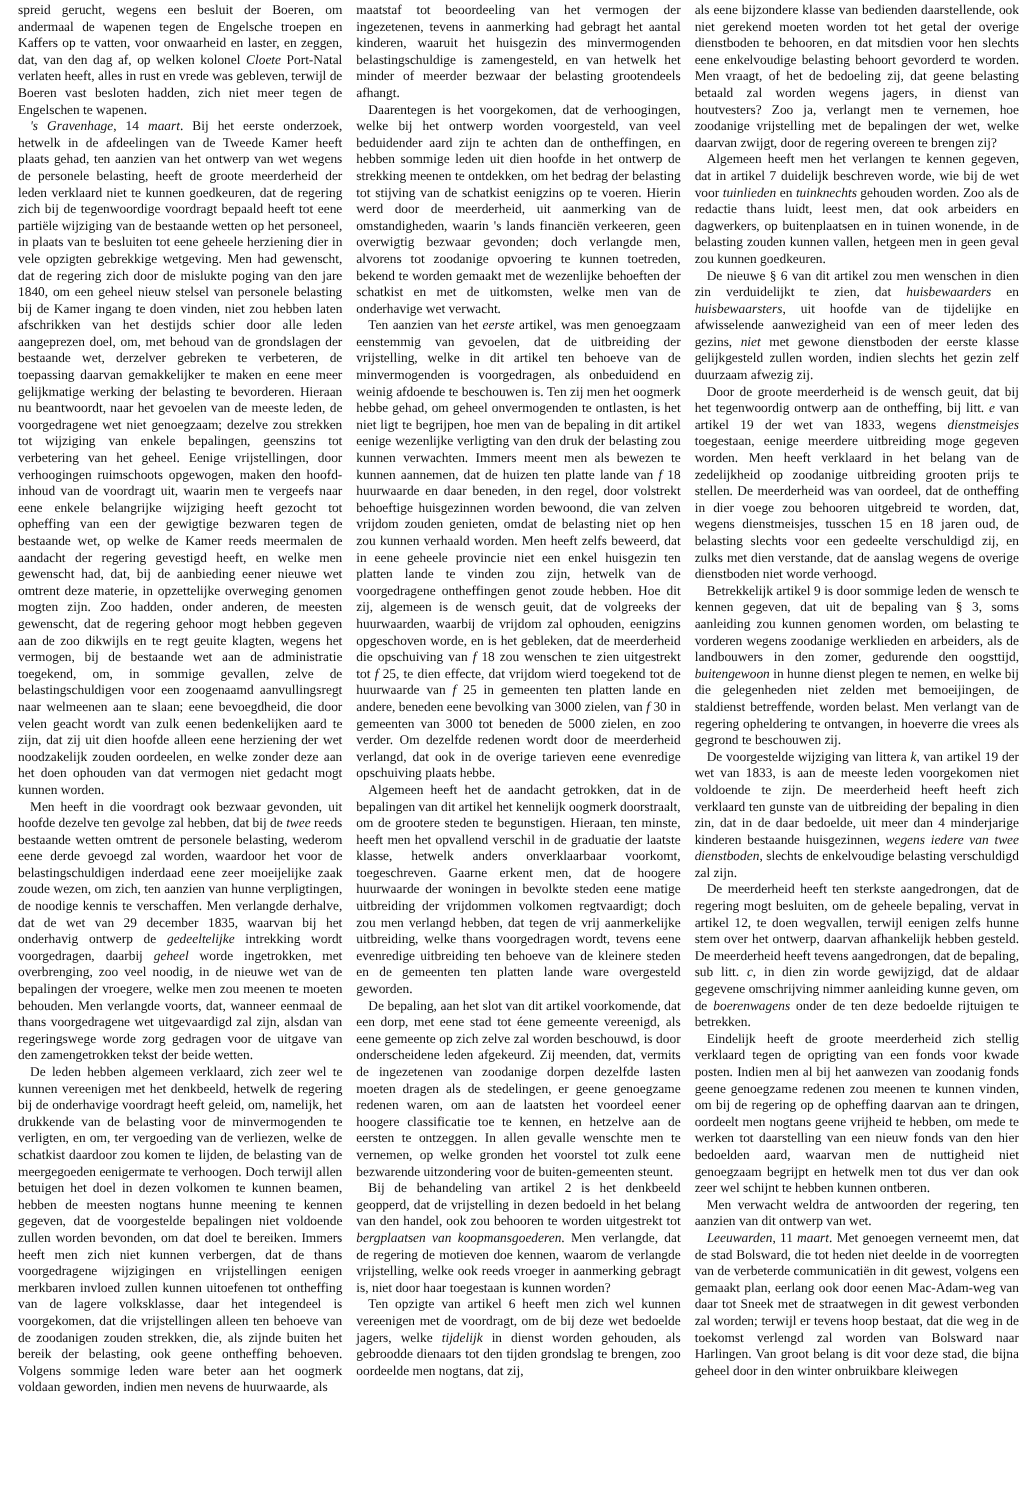spreid gerucht, wegens een besluit der Boeren, om andermaal de wapenen tegen de Engelsche troepen en Kaffers op te vatten, voor onwaarheid en laster, en zeggen, dat, van den dag af, op welken kolonel Cloete Port-Natal verlaten heeft, alles in rust en vrede was gebleven, terwijl de Boeren vast besloten hadden, zich niet meer tegen de Engelschen te wapenen.
's Gravenhage, 14 maart. Bij het eerste onderzoek, hetwelk in de afdeelingen van de Tweede Kamer heeft plaats gehad, ten aanzien van het ontwerp van wet wegens de personele belasting, heeft de groote meerderheid der leden verklaard niet te kunnen goedkeuren, dat de regering zich bij de tegenwoordige voordragt bepaald heeft tot eene partiële wijziging van de bestaande wetten op het personeel, in plaats van te besluiten tot eene geheele herziening dier in vele opzigten gebrekkige wetgeving. Men had gewenscht, dat de regering zich door de mislukte poging van den jare 1840, om een geheel nieuw stelsel van personele belasting bij de Kamer ingang te doen vinden, niet zou hebben laten afschrikken van het destijds schier door alle leden aangeprezen doel, om, met behoud van de grondslagen der bestaande wet, derzelver gebreken te verbeteren, de toepassing daarvan gemakkelijker te maken en eene meer gelijkmatige werking der belasting te bevorderen. Hieraan nu beantwoordt, naar het gevoelen van de meeste leden, de voorgedragene wet niet genoegzaam; dezelve zou strekken tot wijziging van enkele bepalingen, geenszins tot verbetering van het geheel. Eenige vrijstellingen, door verhoogingen ruimschoots opgewogen, maken den hoofd-inhoud van de voordragt uit, waarin men te vergeefs naar eene enkele belangrijke wijziging heeft gezocht tot opheffing van een der gewigtige bezwaren tegen de bestaande wet, op welke de Kamer reeds meermalen de aandacht der regering gevestigd heeft, en welke men gewenscht had, dat, bij de aanbieding eener nieuwe wet omtrent deze materie, in opzettelijke overweging genomen mogten zijn. Zoo hadden, onder anderen, de meesten gewenscht, dat de regering gehoor mogt hebben gegeven aan de zoo dikwijls en te regt geuite klagten, wegens het vermogen, bij de bestaande wet aan de administratie toegekend, om, in sommige gevallen, zelve de belastingschuldigen voor een zoogenaamd aanvullingsregt naar welmeenen aan te slaan; eene bevoegdheid, die door velen geacht wordt van zulk eenen bedenkelijken aard te zijn, dat zij uit dien hoofde alleen eene herziening der wet noodzakelijk zouden oordeelen, en welke zonder deze aan het doen ophouden van dat vermogen niet gedacht mogt kunnen worden.
Men heeft in die voordragt ook bezwaar gevonden, uit hoofde dezelve ten gevolge zal hebben, dat bij de twee reeds bestaande wetten omtrent de personele belasting, wederom eene derde gevoegd zal worden, waardoor het voor de belastingschuldigen inderdaad eene zeer moeijelijke zaak zoude wezen, om zich, ten aanzien van hunne verpligtingen, de noodige kennis te verschaffen. Men verlangde derhalve, dat de wet van 29 december 1835, waarvan bij het onderhavig ontwerp de gedeeltelijke intrekking wordt voorgedragen, daarbij geheel worde ingetrokken, met overbrenging, zoo veel noodig, in de nieuwe wet van de bepalingen der vroegere, welke men zou meenen te moeten behouden. Men verlangde voorts, dat, wanneer eenmaal de thans voorgedragene wet uitgevaardigd zal zijn, alsdan van regeringswege worde zorg gedragen voor de uitgave van den zamengetrokken tekst der beide wetten.
De leden hebben algemeen verklaard, zich zeer wel te kunnen vereenigen met het denkbeeld, hetwelk de regering bij de onderhavige voordragt heeft geleid, om, namelijk, het drukkende van de belasting voor de minvermogenden te verligten, en om, ter vergoeding van de verliezen, welke de schatkist daardoor zou komen te lijden, de belasting van de meergegoeden eenigermate te verhoogen. Doch terwijl allen betuigen het doel in dezen volkomen te kunnen beamen, hebben de meesten nogtans hunne meening te kennen gegeven, dat de voorgestelde bepalingen niet voldoende zullen worden bevonden, om dat doel te bereiken. Immers heeft men zich niet kunnen verbergen, dat de thans voorgedragene wijzigingen en vrijstellingen eenigen merkbaren invloed zullen kunnen uitoefenen tot ontheffing van de lagere volksklasse, daar het integendeel is voorgekomen, dat die vrijstellingen alleen ten behoeve van de zoodanigen zouden strekken, die, als zijnde buiten het bereik der belasting, ook geene ontheffing behoeven. Volgens sommige leden ware beter aan het oogmerk voldaan geworden, indien men nevens de huurwaarde, als
maatstaf tot beoordeeling van het vermogen der ingezetenen, tevens in aanmerking had gebragt het aantal kinderen, waaruit het huisgezin des minvermogenden belastingschuldige is zamengesteld, en van hetwelk het minder of meerder bezwaar der belasting grootendeels afhangt.
Daarentegen is het voorgekomen, dat de verhoogingen, welke bij het ontwerp worden voorgesteld, van veel beduidender aard zijn te achten dan de ontheffingen, en hebben sommige leden uit dien hoofde in het ontwerp de strekking meenen te ontdekken, om het bedrag der belasting tot stijving van de schatkist eenigzins op te voeren. Hierin werd door de meerderheid, uit aanmerking van de omstandigheden, waarin 's lands financiën verkeeren, geen overwigtig bezwaar gevonden; doch verlangde men, alvorens tot zoodanige opvoering te kunnen toetreden, bekend te worden gemaakt met de wezenlijke behoeften der schatkist en met de uitkomsten, welke men van de onderhavige wet verwacht.
Ten aanzien van het eerste artikel, was men genoegzaam eenstemmig van gevoelen, dat de uitbreiding der vrijstelling, welke in dit artikel ten behoeve van de minvermogenden is voorgedragen, als onbeduidend en weinig afdoende te beschouwen is. Ten zij men het oogmerk hebbe gehad, om geheel onvermogenden te ontlasten, is het niet ligt te begrijpen, hoe men van de bepaling in dit artikel eenige wezenlijke verligting van den druk der belasting zou kunnen verwachten. Immers meent men als bewezen te kunnen aannemen, dat de huizen ten platte lande van f 18 huurwaarde en daar beneden, in den regel, door volstrekt behoeftige huisgezinnen worden bewoond, die van zelven vrijdom zouden genieten, omdat de belasting niet op hen zou kunnen verhaald worden. Men heeft zelfs beweerd, dat in eene geheele provincie niet een enkel huisgezin ten platten lande te vinden zou zijn, hetwelk van de voorgedragene ontheffingen genot zoude hebben. Hoe dit zij, algemeen is de wensch geuit, dat de volgreeks der huurwaarden, waarbij de vrijdom zal ophouden, eenigzins opgeschoven worde, en is het gebleken, dat de meerderheid die opschuiving van f 18 zou wenschen te zien uitgestrekt tot f 25, te dien effecte, dat vrijdom wierd toegekend tot de huurwaarde van f 25 in gemeenten ten platten lande en andere, beneden eene bevolking van 3000 zielen, van f 30 in gemeenten van 3000 tot beneden de 5000 zielen, en zoo verder. Om dezelfde redenen wordt door de meerderheid verlangd, dat ook in de overige tarieven eene evenredige opschuiving plaats hebbe.
Algemeen heeft het de aandacht getrokken, dat in de bepalingen van dit artikel het kennelijk oogmerk doorstraalt, om de grootere steden te begunstigen. Hieraan, ten minste, heeft men het opvallend verschil in de graduatie der laatste klasse, hetwelk anders onverklaarbaar voorkomt, toegeschreven. Gaarne erkent men, dat de hoogere huurwaarde der woningen in bevolkte steden eene matige uitbreiding der vrijdommen volkomen regtvaardigt; doch zou men verlangd hebben, dat tegen de vrij aanmerkelijke uitbreiding, welke thans voorgedragen wordt, tevens eene evenredige uitbreiding ten behoeve van de kleinere steden en de gemeenten ten platten lande ware overgesteld geworden.
De bepaling, aan het slot van dit artikel voorkomende, dat een dorp, met eene stad tot éene gemeente vereenigd, als eene gemeente op zich zelve zal worden beschouwd, is door onderscheidene leden afgekeurd. Zij meenden, dat, vermits de ingezetenen van zoodanige dorpen dezelfde lasten moeten dragen als de stedelingen, er geene genoegzame redenen waren, om aan de laatsten het voordeel eener hoogere classificatie toe te kennen, en hetzelve aan de eersten te ontzeggen. In allen gevalle wenschte men te vernemen, op welke gronden het voorstel tot zulk eene bezwarende uitzondering voor de buiten-gemeenten steunt.
Bij de behandeling van artikel 2 is het denkbeeld geopperd, dat de vrijstelling in dezen bedoeld in het belang van den handel, ook zou behooren te worden uitgestrekt tot bergplaatsen van koopmansgoederen. Men verlangde, dat de regering de motieven doe kennen, waarom de verlangde vrijstelling, welke ook reeds vroeger in aanmerking gebragt is, niet door haar toegestaan is kunnen worden?
Ten opzigte van artikel 6 heeft men zich wel kunnen vereenigen met de voordragt, om de bij deze wet bedoelde jagers, welke tijdelijk in dienst worden gehouden, als gebroodde dienaars tot den tijden grondslag te brengen, zoo oordeelde men nogtans, dat zij,
als eene bijzondere klasse van bedienden daarstellende, ook niet gerekend moeten worden tot het getal der overige dienstboden te behooren, en dat mitsdien voor hen slechts eene enkelvoudige belasting behoort gevorderd te worden. Men vraagt, of het de bedoeling zij, dat geene belasting betaald zal worden wegens jagers, in dienst van houtvesters? Zoo ja, verlangt men te vernemen, hoe zoodanige vrijstelling met de bepalingen der wet, welke daarvan zwijgt, door de regering overeen te brengen zij?
Algemeen heeft men het verlangen te kennen gegeven, dat in artikel 7 duidelijk beschreven worde, wie bij de wet voor tuinlieden en tuinknechts gehouden worden. Zoo als de redactie thans luidt, leest men, dat ook arbeiders en dagwerkers, op buitenplaatsen en in tuinen wonende, in de belasting zouden kunnen vallen, hetgeen men in geen geval zou kunnen goedkeuren.
De nieuwe § 6 van dit artikel zou men wenschen in dien zin verduidelijkt te zien, dat huisbewaarders en huisbewaarsters, uit hoofde van de tijdelijke en afwisselende aanwezigheid van een of meer leden des gezins, niet met gewone dienstboden der eerste klasse gelijkgesteld zullen worden, indien slechts het gezin zelf duurzaam afwezig zij.
Door de groote meerderheid is de wensch geuit, dat bij het tegenwoordig ontwerp aan de ontheffing, bij litt. e van artikel 19 der wet van 1833, wegens dienstmeisjes toegestaan, eenige meerdere uitbreiding moge gegeven worden. Men heeft verklaard in het belang van de zedelijkheid op zoodanige uitbreiding grooten prijs te stellen. De meerderheid was van oordeel, dat de ontheffing in dier voege zou behooren uitgebreid te worden, dat, wegens dienstmeisjes, tusschen 15 en 18 jaren oud, de belasting slechts voor een gedeelte verschuldigd zij, en zulks met dien verstande, dat de aanslag wegens de overige dienstboden niet worde verhoogd.
Betrekkelijk artikel 9 is door sommige leden de wensch te kennen gegeven, dat uit de bepaling van § 3, soms aanleiding zou kunnen genomen worden, om belasting te vorderen wegens zoodanige werklieden en arbeiders, als de landbouwers in den zomer, gedurende den oogsttijd, buitengewoon in hunne dienst plegen te nemen, en welke bij die gelegenheden niet zelden met bemoeijingen, de staldienst betreffende, worden belast. Men verlangt van de regering opheldering te ontvangen, in hoeverre die vrees als gegrond te beschouwen zij.
De voorgestelde wijziging van littera k, van artikel 19 der wet van 1833, is aan de meeste leden voorgekomen niet voldoende te zijn. De meerderheid heeft heeft zich verklaard ten gunste van de uitbreiding der bepaling in dien zin, dat in de daar bedoelde, uit meer dan 4 minderjarige kinderen bestaande huisgezinnen, wegens iedere van twee dienstboden, slechts de enkelvoudige belasting verschuldigd zal zijn.
De meerderheid heeft ten sterkste aangedrongen, dat de regering mogt besluiten, om de geheele bepaling, vervat in artikel 12, te doen wegvallen, terwijl eenigen zelfs hunne stem over het ontwerp, daarvan afhankelijk hebben gesteld. De meerderheid heeft tevens aangedrongen, dat de bepaling, sub litt. c, in dien zin worde gewijzigd, dat de aldaar gegevene omschrijving nimmer aanleiding kunne geven, om de boerenwagens onder de ten deze bedoelde rijtuigen te betrekken.
Eindelijk heeft de groote meerderheid zich stellig verklaard tegen de oprigting van een fonds voor kwade posten. Indien men al bij het aanwezen van zoodanig fonds geene genoegzame redenen zou meenen te kunnen vinden, om bij de regering op de opheffing daarvan aan te dringen, oordeelt men nogtans geene vrijheid te hebben, om mede te werken tot daarstelling van een nieuw fonds van den hier bedoelden aard, waarvan men de nuttigheid niet genoegzaam begrijpt en hetwelk men tot dus ver dan ook zeer wel schijnt te hebben kunnen ontberen.
Men verwacht weldra de antwoorden der regering, ten aanzien van dit ontwerp van wet.
Leeuwarden, 11 maart. Met genoegen verneemt men, dat de stad Bolsward, die tot heden niet deelde in de voorregten van de verbeterde communicatiën in dit gewest, volgens een gemaakt plan, eerlang ook door eenen Mac-Adam-weg van daar tot Sneek met de straatwegen in dit gewest verbonden zal worden; terwijl er tevens hoop bestaat, dat die weg in de toekomst verlengd zal worden van Bolsward naar Harlingen. Van groot belang is dit voor deze stad, die bijna geheel door in den winter onbruikbare kleiwegen